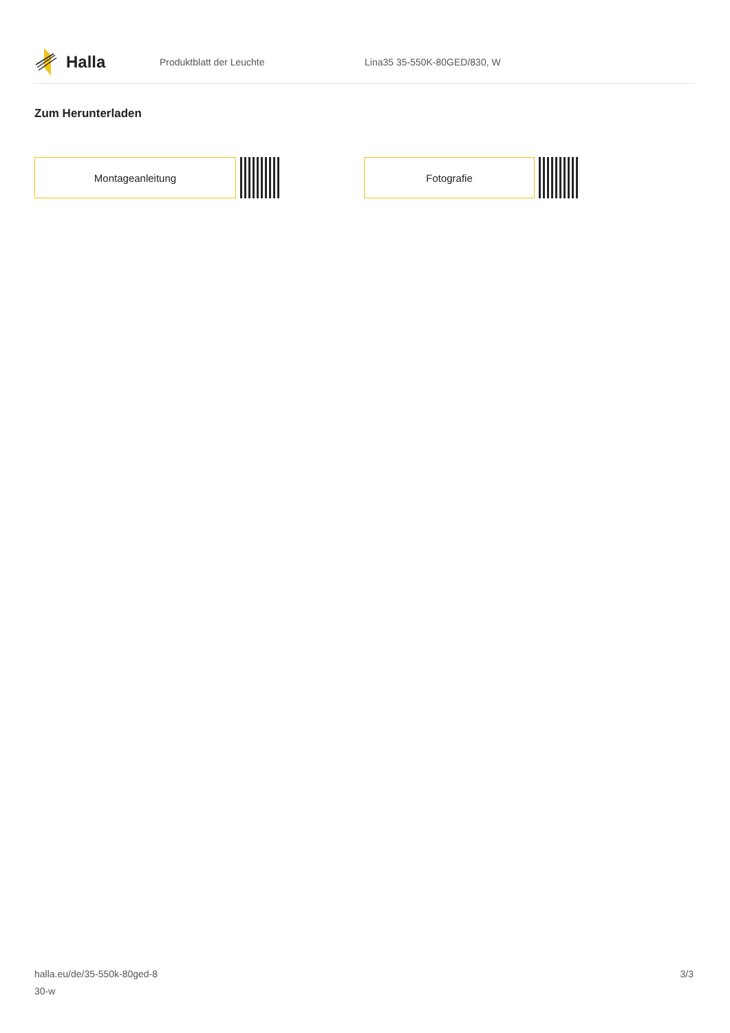Halla
Produktblatt der Leuchte Lina35 35-550K-80GED/830, W
Zum Herunterladen
Montageanleitung Fotografie
halla.eu/de/35-550k-80ged-8
30-w
3/3